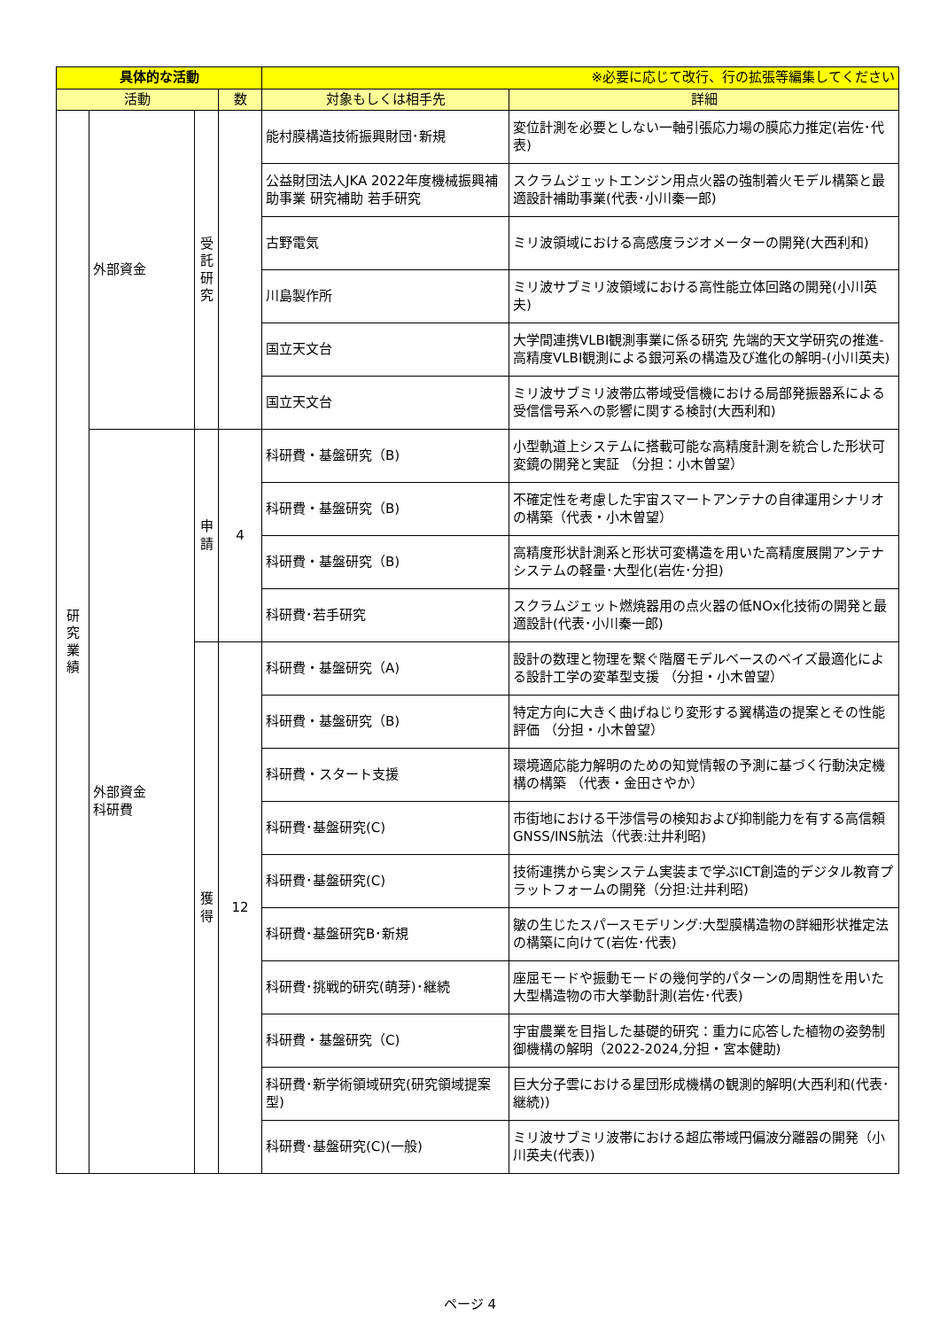| 具体的な活動 | | | | ※必要に応じて改行、行の拡張等編集してください | |
| 活動 | | | 数 | 対象もしくは相手先 | 詳細 |
| 研究業績 | 外部資金 | 受託研究 | | 能村膜構造技術振興財団･新規 | 変位計測を必要としない一軸引張応力場の膜応力推定(岩佐･代表) |
| | | | | 公益財団法人JKA 2022年度機械振興補助事業 研究補助 若手研究 | スクラムジェットエンジン用点火器の強制着火モデル構築と最適設計補助事業(代表･小川秦一郎) |
| | | | | 古野電気 | ミリ波領域における高感度ラジオメーターの開発(大西利和) |
| | | | | 川島製作所 | ミリ波サブミリ波領域における高性能立体回路の開発(小川英夫) |
| | | | | 国立天文台 | 大学間連携VLBI観測事業に係る研究 先端的天文学研究の推進-高精度VLBI観測による銀河系の構造及び進化の解明-(小川英夫) |
| | | | | 国立天文台 | ミリ波サブミリ波帯広帯域受信機における局部発振器系による受信信号系への影響に関する検討(大西利和) |
| | 外部資金 科研費 | 申請 | 4 | 科研費・基盤研究（B) | 小型軌道上システムに搭載可能な高精度計測を統合した形状可変鏡の開発と実証 （分担：小木曽望） |
| | | | | 科研費・基盤研究（B) | 不確定性を考慮した宇宙スマートアンテナの自律運用シナリオの構築（代表・小木曽望） |
| | | | | 科研費・基盤研究（B) | 高精度形状計測系と形状可変構造を用いた高精度展開アンテナシステムの軽量･大型化(岩佐･分担) |
| | | | | 科研費･若手研究 | スクラムジェット燃焼器用の点火器の低NOx化技術の開発と最適設計(代表･小川秦一郎) |
| | | 獲得 | 12 | 科研費・基盤研究（A) | 設計の数理と物理を繋ぐ階層モデルベースのベイズ最適化による設計工学の変革型支援 （分担・小木曽望） |
| | | | | 科研費・基盤研究（B) | 特定方向に大きく曲げねじり変形する翼構造の提案とその性能評価 （分担・小木曽望） |
| | | | | 科研費・スタート支援 | 環境適応能力解明のための知覚情報の予測に基づく行動決定機構の構築 （代表・金田さやか） |
| | | | | 科研費･基盤研究(C) | 市街地における干渉信号の検知および抑制能力を有する高信頼GNSS/INS航法（代表:辻井利昭) |
| | | | | 科研費･基盤研究(C) | 技術連携から実システム実装まで学ぶICT創造的デジタル教育プラットフォームの開発（分担:辻井利昭) |
| | | | | 科研費･基盤研究B･新規 | 皺の生じたスパースモデリング:大型膜構造物の詳細形状推定法の構築に向けて(岩佐･代表) |
| | | | | 科研費･挑戦的研究(萌芽)･継続 | 座屈モードや振動モードの幾何学的パターンの周期性を用いた大型構造物の市大挙動計測(岩佐･代表) |
| | | | | 科研費・基盤研究（C) | 宇宙農業を目指した基礎的研究：重力に応答した植物の姿勢制御機構の解明（2022-2024,分担・宮本健助) |
| | | | | 科研費･新学術領域研究(研究領域提案型) | 巨大分子雲における星団形成機構の観測的解明(大西利和(代表･継続)) |
| | | | | 科研費･基盤研究(C)(一般) | ミリ波サブミリ波帯における超広帯域円偏波分離器の開発（小川英夫(代表)) |
ページ 4